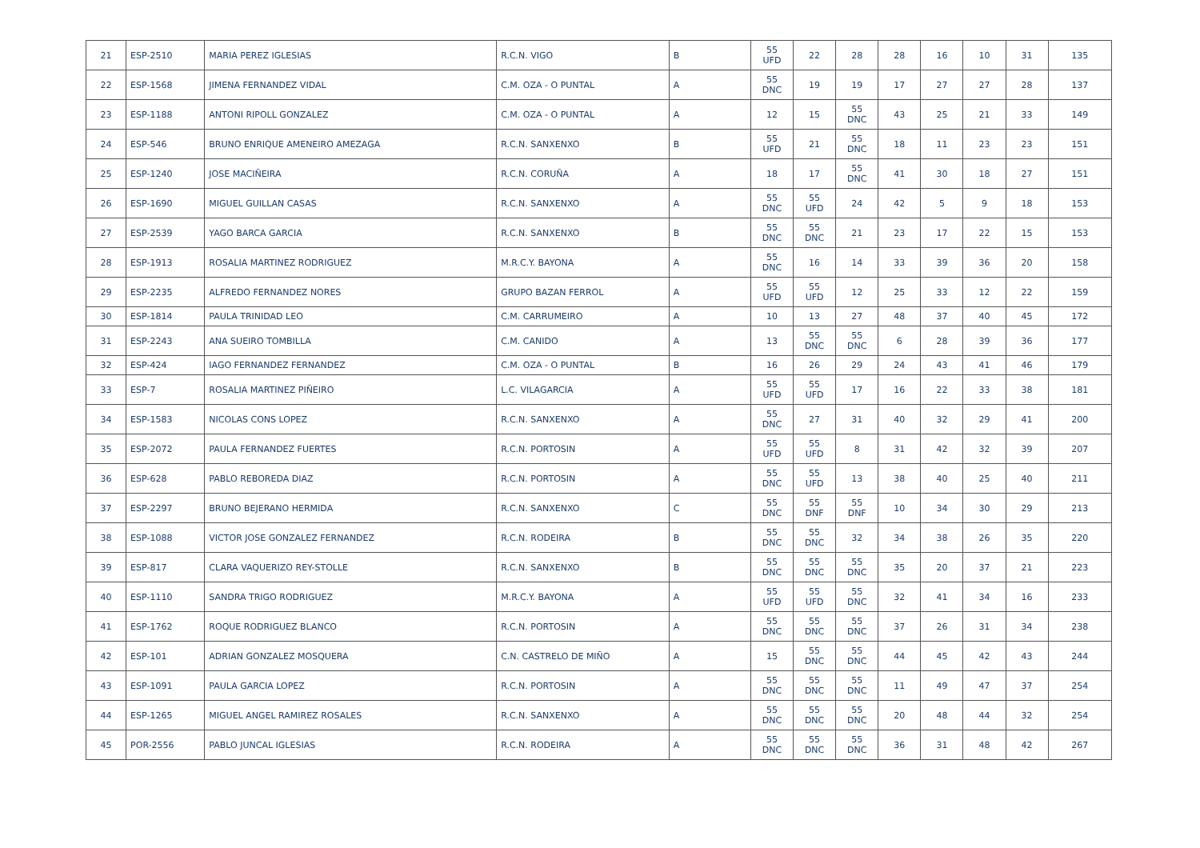| 21 | ESP-2510 | MARIA PEREZ IGLESIAS | R.C.N. VIGO | B | 55 UFD | 22 | 28 | 28 | 16 | 10 | 31 | 135 |
| 22 | ESP-1568 | JIMENA FERNANDEZ VIDAL | C.M. OZA - O PUNTAL | A | 55 DNC | 19 | 19 | 17 | 27 | 27 | 28 | 137 |
| 23 | ESP-1188 | ANTONI RIPOLL GONZALEZ | C.M. OZA - O PUNTAL | A | 12 | 15 | 55 DNC | 43 | 25 | 21 | 33 | 149 |
| 24 | ESP-546 | BRUNO ENRIQUE AMENEIRO AMEZAGA | R.C.N. SANXENXO | B | 55 UFD | 21 | 55 DNC | 18 | 11 | 23 | 23 | 151 |
| 25 | ESP-1240 | JOSE MACIÑEIRA | R.C.N. CORUÑA | A | 18 | 17 | 55 DNC | 41 | 30 | 18 | 27 | 151 |
| 26 | ESP-1690 | MIGUEL GUILLAN CASAS | R.C.N. SANXENXO | A | 55 DNC | 55 UFD | 24 | 42 | 5 | 9 | 18 | 153 |
| 27 | ESP-2539 | YAGO BARCA GARCIA | R.C.N. SANXENXO | B | 55 DNC | 55 DNC | 21 | 23 | 17 | 22 | 15 | 153 |
| 28 | ESP-1913 | ROSALIA MARTINEZ RODRIGUEZ | M.R.C.Y. BAYONA | A | 55 DNC | 16 | 14 | 33 | 39 | 36 | 20 | 158 |
| 29 | ESP-2235 | ALFREDO FERNANDEZ NORES | GRUPO BAZAN FERROL | A | 55 UFD | 55 UFD | 12 | 25 | 33 | 12 | 22 | 159 |
| 30 | ESP-1814 | PAULA TRINIDAD LEO | C.M. CARRUMEIRO | A | 10 | 13 | 27 | 48 | 37 | 40 | 45 | 172 |
| 31 | ESP-2243 | ANA SUEIRO TOMBILLA | C.M. CANIDO | A | 13 | 55 DNC | 55 DNC | 6 | 28 | 39 | 36 | 177 |
| 32 | ESP-424 | IAGO FERNANDEZ FERNANDEZ | C.M. OZA - O PUNTAL | B | 16 | 26 | 29 | 24 | 43 | 41 | 46 | 179 |
| 33 | ESP-7 | ROSALIA MARTINEZ PIÑEIRO | L.C. VILAGARCIA | A | 55 UFD | 55 UFD | 17 | 16 | 22 | 33 | 38 | 181 |
| 34 | ESP-1583 | NICOLAS CONS LOPEZ | R.C.N. SANXENXO | A | 55 DNC | 27 | 31 | 40 | 32 | 29 | 41 | 200 |
| 35 | ESP-2072 | PAULA FERNANDEZ FUERTES | R.C.N. PORTOSIN | A | 55 UFD | 55 UFD | 8 | 31 | 42 | 32 | 39 | 207 |
| 36 | ESP-628 | PABLO REBOREDA DIAZ | R.C.N. PORTOSIN | A | 55 DNC | 55 UFD | 13 | 38 | 40 | 25 | 40 | 211 |
| 37 | ESP-2297 | BRUNO BEJERANO HERMIDA | R.C.N. SANXENXO | C | 55 DNC | 55 DNF | 55 DNF | 10 | 34 | 30 | 29 | 213 |
| 38 | ESP-1088 | VICTOR JOSE GONZALEZ FERNANDEZ | R.C.N. RODEIRA | B | 55 DNC | 55 DNC | 32 | 34 | 38 | 26 | 35 | 220 |
| 39 | ESP-817 | CLARA VAQUERIZO REY-STOLLE | R.C.N. SANXENXO | B | 55 DNC | 55 DNC | 55 DNC | 35 | 20 | 37 | 21 | 223 |
| 40 | ESP-1110 | SANDRA TRIGO RODRIGUEZ | M.R.C.Y. BAYONA | A | 55 UFD | 55 UFD | 55 DNC | 32 | 41 | 34 | 16 | 233 |
| 41 | ESP-1762 | ROQUE RODRIGUEZ BLANCO | R.C.N. PORTOSIN | A | 55 DNC | 55 DNC | 55 DNC | 37 | 26 | 31 | 34 | 238 |
| 42 | ESP-101 | ADRIAN GONZALEZ MOSQUERA | C.N. CASTRELO DE MIÑO | A | 15 | 55 DNC | 55 DNC | 44 | 45 | 42 | 43 | 244 |
| 43 | ESP-1091 | PAULA GARCIA LOPEZ | R.C.N. PORTOSIN | A | 55 DNC | 55 DNC | 55 DNC | 11 | 49 | 47 | 37 | 254 |
| 44 | ESP-1265 | MIGUEL ANGEL RAMIREZ ROSALES | R.C.N. SANXENXO | A | 55 DNC | 55 DNC | 55 DNC | 20 | 48 | 44 | 32 | 254 |
| 45 | POR-2556 | PABLO JUNCAL IGLESIAS | R.C.N. RODEIRA | A | 55 DNC | 55 DNC | 55 DNC | 36 | 31 | 48 | 42 | 267 |